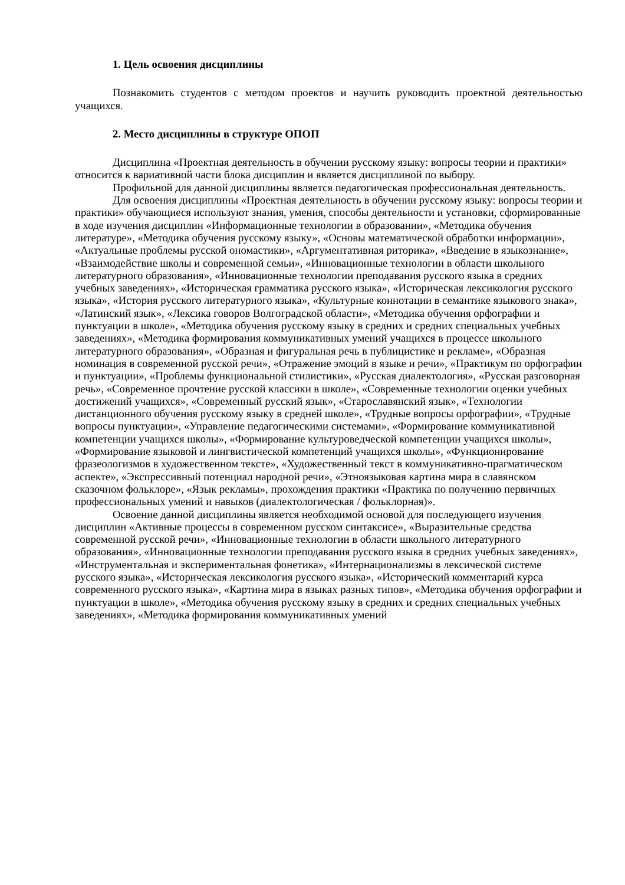1. Цель освоения дисциплины
Познакомить студентов с методом проектов и научить руководить проектной деятельностью учащихся.
2. Место дисциплины в структуре ОПОП
Дисциплина «Проектная деятельность в обучении русскому языку: вопросы теории и практики» относится к вариативной части блока дисциплин и является дисциплиной по выбору.
Профильной для данной дисциплины является педагогическая профессиональная деятельность.
Для освоения дисциплины «Проектная деятельность в обучении русскому языку: вопросы теории и практики» обучающиеся используют знания, умения, способы деятельности и установки, сформированные в ходе изучения дисциплин «Информационные технологии в образовании», «Методика обучения литературе», «Методика обучения русскому языку», «Основы математической обработки информации», «Актуальные проблемы русской ономастики», «Аргументативная риторика», «Введение в языкознание», «Взаимодействие школы и современной семьи», «Инновационные технологии в области школьного литературного образования», «Инновационные технологии преподавания русского языка в средних учебных заведениях», «Историческая грамматика русского языка», «Историческая лексикология русского языка», «История русского литературного языка», «Культурные коннотации в семантике языкового знака», «Латинский язык», «Лексика говоров Волгоградской области», «Методика обучения орфографии и пунктуации в школе», «Методика обучения русскому языку в средних и средних специальных учебных заведениях», «Методика формирования коммуникативных умений учащихся в процессе школьного литературного образования», «Образная и фигуральная речь в публицистике и рекламе», «Образная номинация в современной русской речи», «Отражение эмоций в языке и речи», «Практикум по орфографии и пунктуации», «Проблемы функциональной стилистики», «Русская диалектология», «Русская разговорная речь», «Современное прочтение русской классики в школе», «Современные технологии оценки учебных достижений учащихся», «Современный русский язык», «Старославянский язык», «Технологии дистанционного обучения русскому языку в средней школе», «Трудные вопросы орфографии», «Трудные вопросы пунктуации», «Управление педагогическими системами», «Формирование коммуникативной компетенции учащихся школы», «Формирование культуроведческой компетенции учащихся школы», «Формирование языковой и лингвистической компетенций учащихся школы», «Функционирование фразеологизмов в художественном тексте», «Художественный текст в коммуникативно-прагматическом аспекте», «Экспрессивный потенциал народной речи», «Этноязыковая картина мира в славянском сказочном фольклоре», «Язык рекламы», прохождения практики «Практика по получению первичных профессиональных умений и навыков (диалектологическая / фольклорная)».
Освоение данной дисциплины является необходимой основой для последующего изучения дисциплин «Активные процессы в современном русском синтаксисе», «Выразительные средства современной русской речи», «Инновационные технологии в области школьного литературного образования», «Инновационные технологии преподавания русского языка в средних учебных заведениях», «Инструментальная и экспериментальная фонетика», «Интернационализмы в лексической системе русского языка», «Историческая лексикология русского языка», «Исторический комментарий курса современного русского языка», «Картина мира в языках разных типов», «Методика обучения орфографии и пунктуации в школе», «Методика обучения русскому языку в средних и средних специальных учебных заведениях», «Методика формирования коммуникативных умений